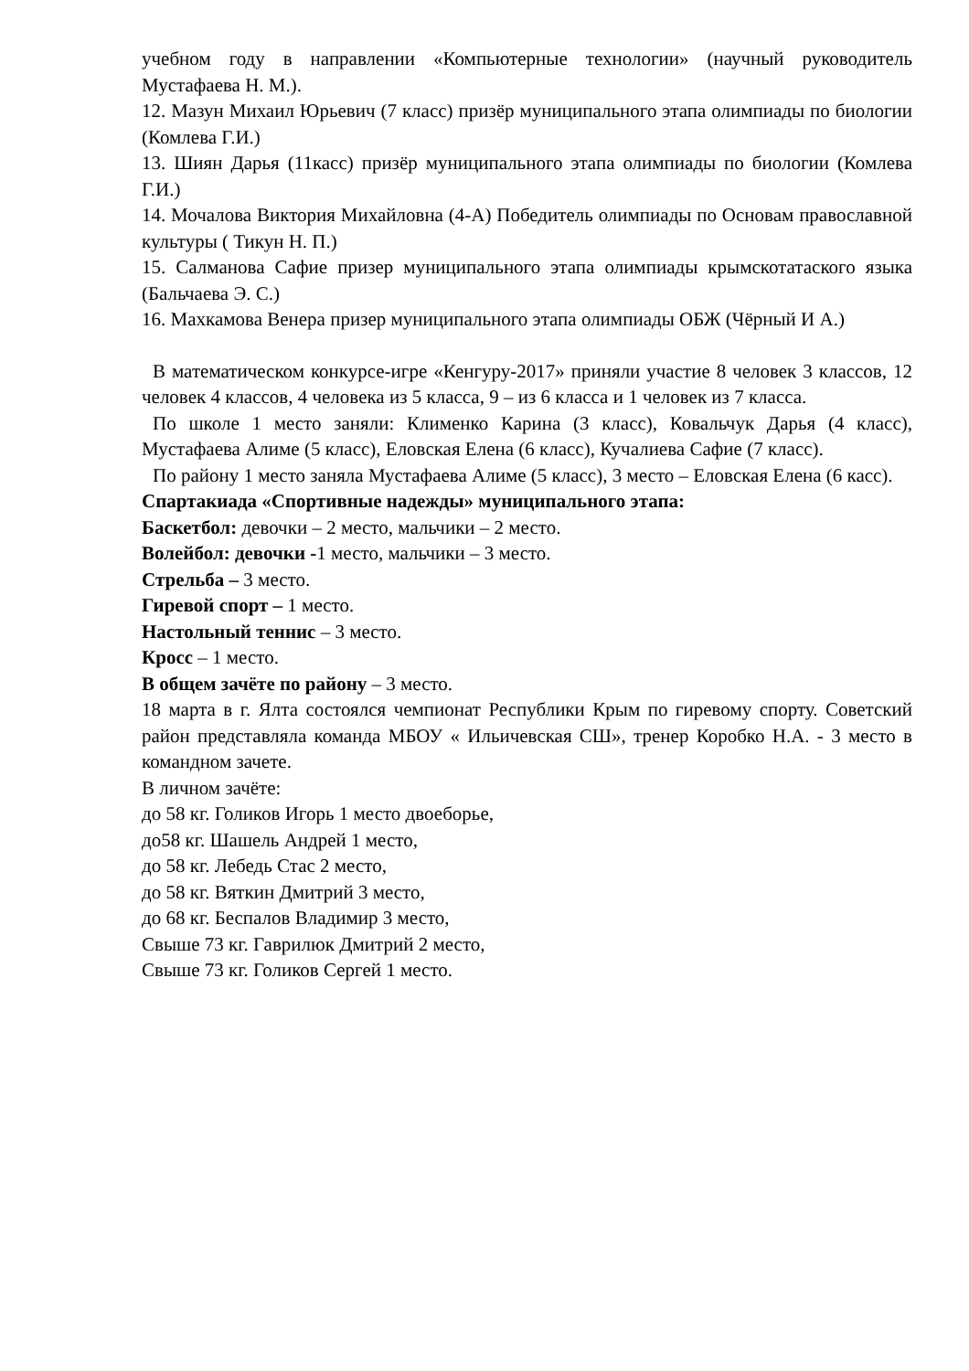учебном году в направлении «Компьютерные технологии» (научный руководитель Мустафаева Н. М.).
12. Мазун Михаил Юрьевич (7 класс) призёр муниципального этапа олимпиады по биологии (Комлева Г.И.)
13. Шиян Дарья (11касс) призёр муниципального этапа олимпиады по биологии (Комлева Г.И.)
14. Мочалова Виктория Михайловна (4-А) Победитель олимпиады по Основам православной культуры ( Тикун Н. П.)
15. Салманова Сафие призер муниципального этапа олимпиады крымскотатаского языка (Бальчаева Э. С.)
16. Махкамова Венера призер муниципального этапа олимпиады ОБЖ (Чёрный И А.)
В математическом конкурсе-игре «Кенгуру-2017» приняли участие 8 человек 3 классов, 12 человек 4 классов, 4 человека из 5 класса, 9 – из 6 класса и 1 человек из 7 класса.
По школе 1 место заняли: Клименко Карина (3 класс), Ковальчук Дарья (4 класс), Мустафаева Алиме (5 класс), Еловская Елена (6 класс), Кучалиева Сафие (7 класс).
По району 1 место заняла Мустафаева Алиме (5 класс), 3 место – Еловская Елена (6 касс).
Спартакиада «Спортивные надежды» муниципального этапа:
Баскетбол: девочки – 2 место, мальчики – 2 место.
Волейбол: девочки -1 место, мальчики – 3 место.
Стрельба – 3 место.
Гиревой спорт – 1 место.
Настольный теннис – 3 место.
Кросс – 1 место.
В общем зачёте по району – 3 место.
18 марта в г. Ялта состоялся чемпионат Республики Крым по гиревому спорту. Советский район представляла команда МБОУ « Ильичевская СШ», тренер Коробко Н.А. - 3 место в командном зачете.
В личном зачёте:
до 58 кг. Голиков Игорь 1 место двоеборье,
до58 кг. Шашель Андрей 1 место,
до 58 кг. Лебедь Стас 2 место,
до 58 кг. Вяткин Дмитрий 3 место,
до 68 кг. Беспалов Владимир 3 место,
Свыше 73 кг. Гаврилюк Дмитрий 2 место,
Свыше 73 кг. Голиков Сергей 1 место.